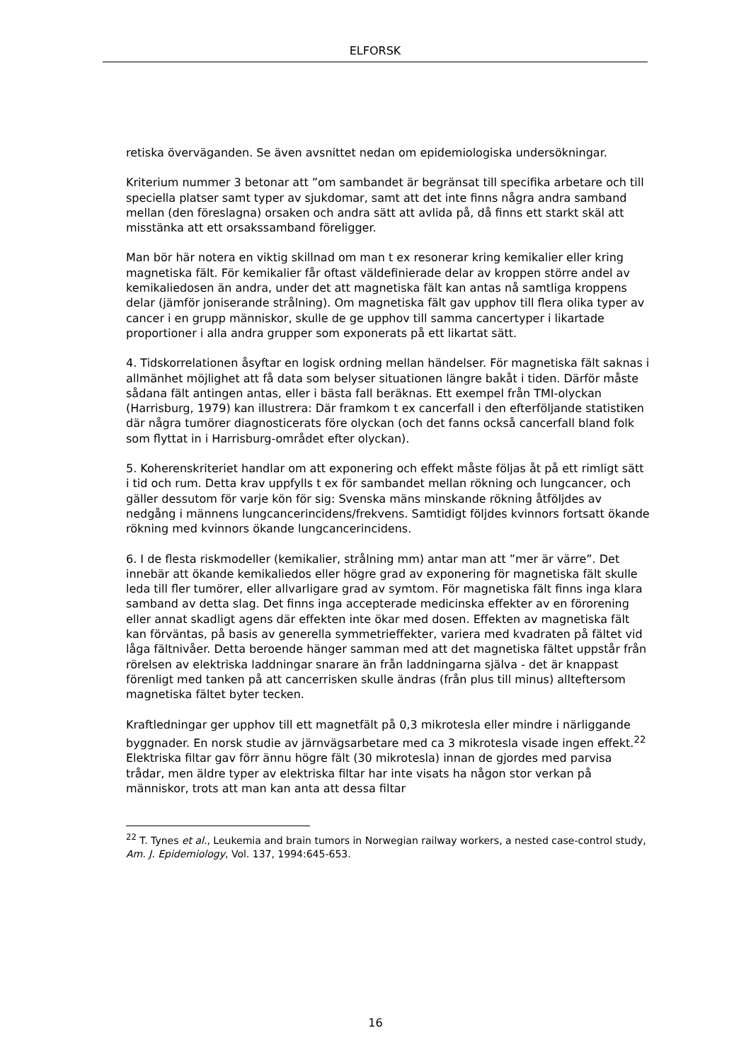ELFORSK
retiska överväganden. Se även avsnittet nedan om epidemiologiska undersökningar.
Kriterium nummer 3 betonar att ”om sambandet är begränsat till specifika arbetare och till speciella platser samt typer av sjukdomar, samt att det inte finns några andra samband mellan (den föreslagna) orsaken och andra sätt att avlida på, då finns ett starkt skäl att misstänka att ett orsakssamband föreligger.
Man bör här notera en viktig skillnad om man t ex resonerar kring kemikalier eller kring magnetiska fält. För kemikalier får oftast väldefinierade delar av kroppen större andel av kemikaliedosen än andra, under det att magnetiska fält kan antas nå samtliga kroppens delar (jämför joniserande strålning). Om magnetiska fält gav upphov till flera olika typer av cancer i en grupp människor, skulle de ge upphov till samma cancertyper i likartade proportioner i alla andra grupper som exponerats på ett likartat sätt.
4. Tidskorrelationen åsyftar en logisk ordning mellan händelser. För magnetiska fält saknas i allmänhet möjlighet att få data som belyser situationen längre bakåt i tiden. Därför måste sådana fält antingen antas, eller i bästa fall beräknas. Ett exempel från TMI-olyckan (Harrisburg, 1979) kan illustrera: Där framkom t ex cancerfall i den efterföljande statistiken där några tumörer diagnosticerats före olyckan (och det fanns också cancerfall bland folk som flyttat in i Harrisburg-området efter olyckan).
5. Koherenskriteriet handlar om att exponering och effekt måste följas åt på ett rimligt sätt i tid och rum. Detta krav uppfylls t ex för sambandet mellan rökning och lungcancer, och gäller dessutom för varje kön för sig: Svenska mäns minskande rökning åtföljdes av nedgång i männens lungcancerincidens/frekvens. Samtidigt följdes kvinnors fortsatt ökande rökning med kvinnors ökande lungcancerincidens.
6. I de flesta riskmodeller (kemikalier, strålning mm) antar man att ”mer är värre”. Det innebär att ökande kemikaliedos eller högre grad av exponering för magnetiska fält skulle leda till fler tumörer, eller allvarligare grad av symtom. För magnetiska fält finns inga klara samband av detta slag. Det finns inga accepterade medicinska effekter av en förorening eller annat skadligt agens där effekten inte ökar med dosen. Effekten av magnetiska fält kan förväntas, på basis av generella symmetrieffekter, variera med kvadraten på fältet vid låga fältnivåer. Detta beroende hänger samman med att det magnetiska fältet uppstår från rörelsen av elektriska laddningar snarare än från laddningarna själva - det är knappast förenligt med tanken på att cancerrisken skulle ändras (från plus till minus) allteftersom magnetiska fältet byter tecken.
Kraftledningar ger upphov till ett magnetfält på 0,3 mikrotesla eller mindre i närliggande byggnader. En norsk studie av järnvägsarbetare med ca 3 mikrotesla visade ingen effekt.<sup>22</sup> Elektriska filtar gav förr ännu högre fält (30 mikrotesla) innan de gjordes med parvisa trådar, men äldre typer av elektriska filtar har inte visats ha någon stor verkan på människor, trots att man kan anta att dessa filtar
<sup>22</sup> T. Tynes et al., Leukemia and brain tumors in Norwegian railway workers, a nested case-control study, Am. J. Epidemiology, Vol. 137, 1994:645-653.
16